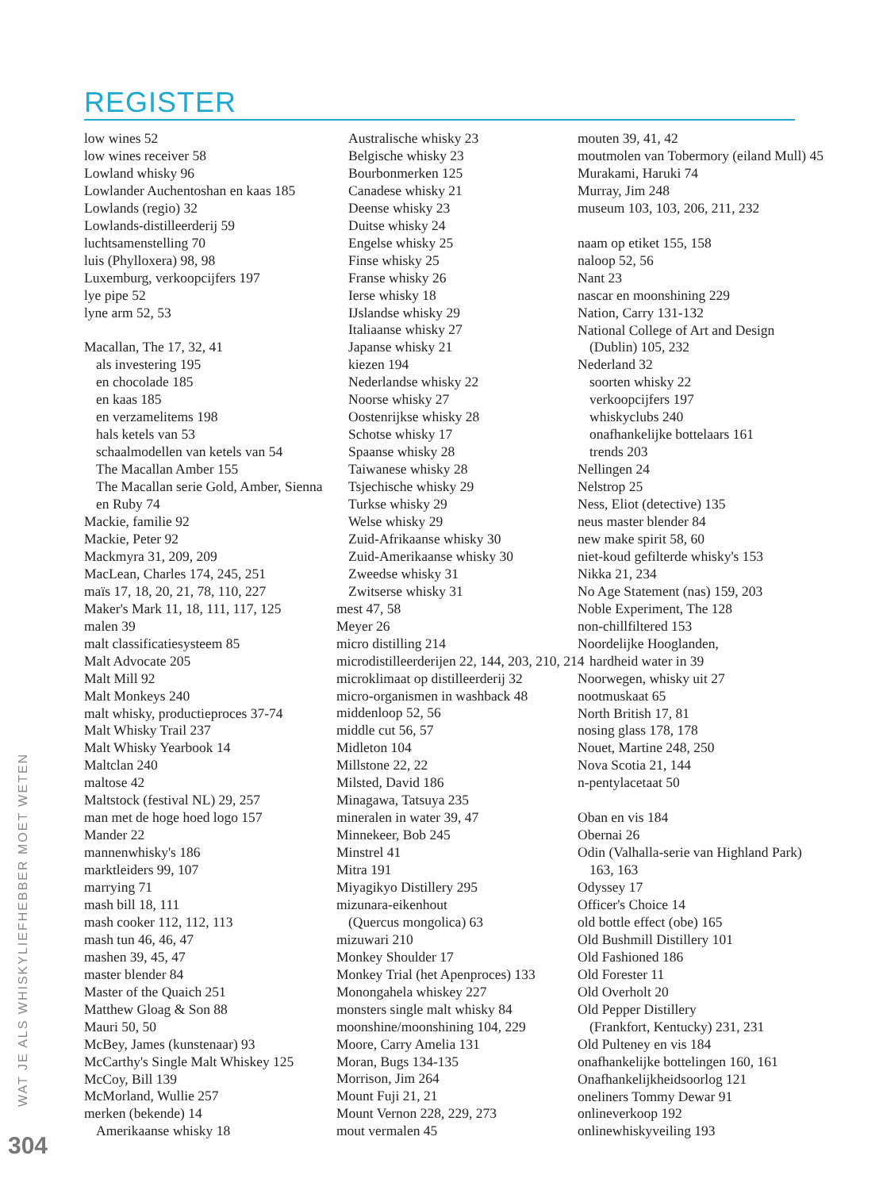REGISTER
low wines 52
low wines receiver 58
Lowland whisky 96
Lowlander Auchentoshan en kaas 185
Lowlands (regio) 32
Lowlands-distilleerderij 59
luchtsamenstelling 70
luis (Phylloxera) 98, 98
Luxemburg, verkoopcijfers 197
lye pipe 52
lyne arm 52, 53
Macallan, The 17, 32, 41
als investering 195
en chocolade 185
en kaas 185
en verzamelitems 198
hals ketels van 53
schaalmodellen van ketels van 54
The Macallan Amber 155
The Macallan serie Gold, Amber, Sienna
en Ruby 74
Mackie, familie 92
Mackie, Peter 92
Mackmyra 31, 209, 209
MacLean, Charles 174, 245, 251
maïs 17, 18, 20, 21, 78, 110, 227
Maker's Mark 11, 18, 111, 117, 125
malen 39
malt classificatiesysteem 85
Malt Advocate 205
Malt Mill 92
Malt Monkeys 240
malt whisky, productieproces 37-74
Malt Whisky Trail 237
Malt Whisky Yearbook 14
Maltclan 240
maltose 42
Maltstock (festival NL) 29, 257
man met de hoge hoed logo 157
Mander 22
mannenwhisky's 186
marktleiders 99, 107
marrying 71
mash bill 18, 111
mash cooker 112, 112, 113
mash tun 46, 46, 47
mashen 39, 45, 47
master blender 84
Master of the Quaich 251
Matthew Gloag & Son 88
Mauri 50, 50
McBey, James (kunstenaar) 93
McCarthy's Single Malt Whiskey 125
McCoy, Bill 139
McMorland, Wullie 257
merken (bekende) 14
Amerikaanse whisky 18
Australische whisky 23
Belgische whisky 23
Bourbonmerken 125
Canadese whisky 21
Deense whisky 23
Duitse whisky 24
Engelse whisky 25
Finse whisky 25
Franse whisky 26
Ierse whisky 18
IJslandse whisky 29
Italiaanse whisky 27
Japanse whisky 21
kiezen 194
Nederlandse whisky 22
Noorse whisky 27
Oostenrijkse whisky 28
Schotse whisky 17
Spaanse whisky 28
Taiwanese whisky 28
Tsjechische whisky 29
Turkse whisky 29
Welse whisky 29
Zuid-Afrikaanse whisky 30
Zuid-Amerikaanse whisky 30
Zweedse whisky 31
Zwitserse whisky 31
mest 47, 58
Meyer 26
micro distilling 214
microdistilleerderijen 22, 144, 203, 210, 214
microklimaat op distilleerderij 32
micro-organismen in washback 48
middenloop 52, 56
middle cut 56, 57
Midleton 104
Millstone 22, 22
Milsted, David 186
Minagawa, Tatsuya 235
mineralen in water 39, 47
Minnekeer, Bob 245
Minstrel 41
Mitra 191
Miyagikyo Distillery 295
mizunara-eikenhout
(Quercus mongolica) 63
mizuwari 210
Monkey Shoulder 17
Monkey Trial (het Apenproces) 133
Monongahela whiskey 227
monsters single malt whisky 84
moonshine/moonshining 104, 229
Moore, Carry Amelia 131
Moran, Bugs 134-135
Morrison, Jim 264
Mount Fuji 21, 21
Mount Vernon 228, 229, 273
mout vermalen 45
mouten 39, 41, 42
moutmolen van Tobermory (eiland Mull) 45
Murakami, Haruki 74
Murray, Jim 248
museum 103, 103, 206, 211, 232
naam op etiket 155, 158
naloop 52, 56
Nant 23
nascar en moonshining 229
Nation, Carry 131-132
National College of Art and Design
(Dublin) 105, 232
Nederland 32
soorten whisky 22
verkoopcijfers 197
whiskyclubs 240
onafhankelijke bottelaars 161
trends 203
Nellingen 24
Nelstrop 25
Ness, Eliot (detective) 135
neus master blender 84
new make spirit 58, 60
niet-koud gefilterde whisky's 153
Nikka 21, 234
No Age Statement (nas) 159, 203
Noble Experiment, The 128
non-chillfiltered 153
Noordelijke Hooglanden,
hardheid water in 39
Noorwegen, whisky uit 27
nootmuskaat 65
North British 17, 81
nosing glass 178, 178
Nouet, Martine 248, 250
Nova Scotia 21, 144
n-pentylacetaat 50
Oban en vis 184
Obernai 26
Odin (Valhalla-serie van Highland Park)
163, 163
Odyssey 17
Officer's Choice 14
old bottle effect (obe) 165
Old Bushmill Distillery 101
Old Fashioned 186
Old Forester 11
Old Overholt 20
Old Pepper Distillery
(Frankfort, Kentucky) 231, 231
Old Pulteney en vis 184
onafhankelijke bottelingen 160, 161
Onafhankelijkheidsoorlog 121
oneliners Tommy Dewar 91
onlineverkoop 192
onlinewhiskyveiling 193
WAT JE ALS WHISKYLIEFHEBBER MOET WETEN
304